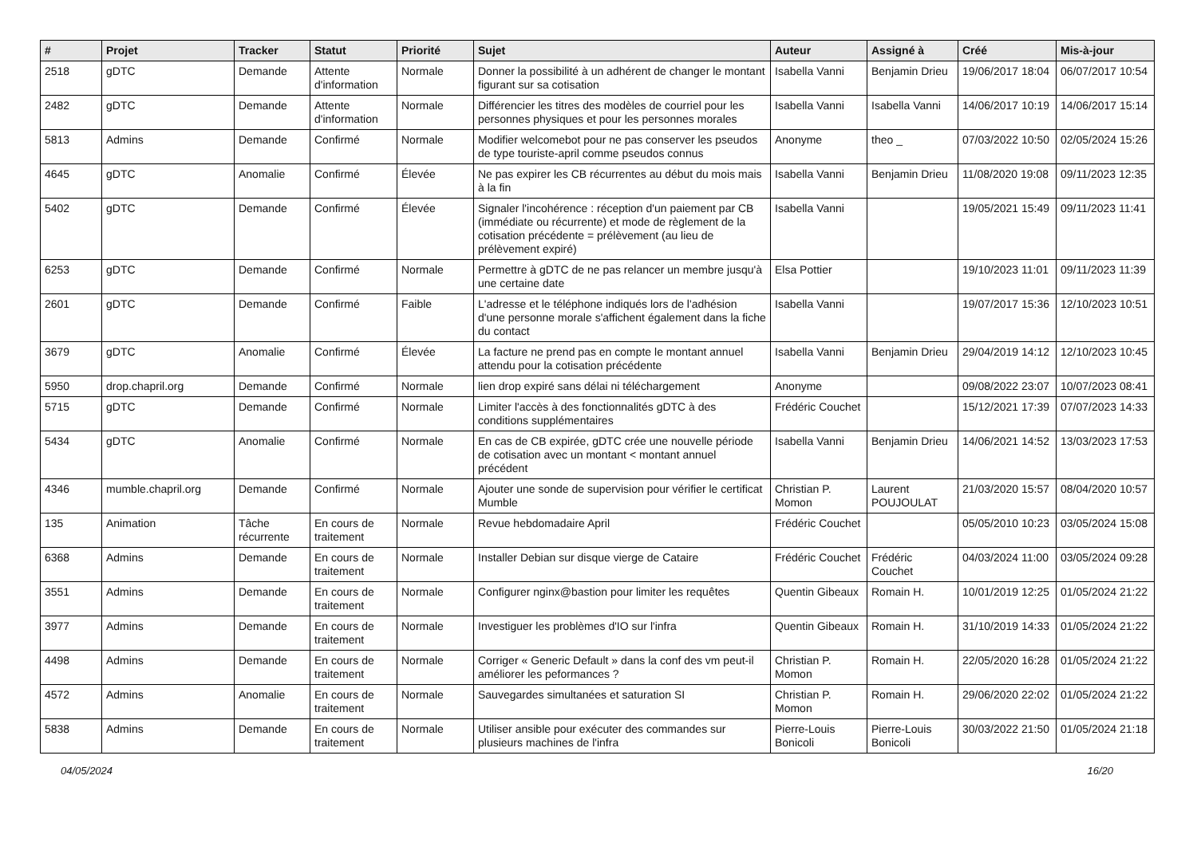| # | Projet | Tracker | Statut | Priorité | Sujet | Auteur | Assigné à | Créé | Mis-à-jour |
| --- | --- | --- | --- | --- | --- | --- | --- | --- | --- |
| 2518 | gDTC | Demande | Attente d'information | Normale | Donner la possibilité à un adhérent de changer le montant figurant sur sa cotisation | Isabella Vanni | Benjamin Drieu | 19/06/2017 18:04 | 06/07/2017 10:54 |
| 2482 | gDTC | Demande | Attente d'information | Normale | Différencier les titres des modèles de courriel pour les personnes physiques et pour les personnes morales | Isabella Vanni | Isabella Vanni | 14/06/2017 10:19 | 14/06/2017 15:14 |
| 5813 | Admins | Demande | Confirmé | Normale | Modifier welcomebot pour ne pas conserver les pseudos de type touriste-april comme pseudos connus | Anonyme | theo _ | 07/03/2022 10:50 | 02/05/2024 15:26 |
| 4645 | gDTC | Anomalie | Confirmé | Élevée | Ne pas expirer les CB récurrentes au début du mois mais à la fin | Isabella Vanni | Benjamin Drieu | 11/08/2020 19:08 | 09/11/2023 12:35 |
| 5402 | gDTC | Demande | Confirmé | Élevée | Signaler l'incohérence : réception d'un paiement par CB (immédiate ou récurrente) et mode de règlement de la cotisation précédente = prélèvement (au lieu de prélèvement expiré) | Isabella Vanni | | 19/05/2021 15:49 | 09/11/2023 11:41 |
| 6253 | gDTC | Demande | Confirmé | Normale | Permettre à gDTC de ne pas relancer un membre jusqu'à une certaine date | Elsa Pottier | | 19/10/2023 11:01 | 09/11/2023 11:39 |
| 2601 | gDTC | Demande | Confirmé | Faible | L'adresse et le téléphone indiqués lors de l'adhésion d'une personne morale s'affichent également dans la fiche du contact | Isabella Vanni | | 19/07/2017 15:36 | 12/10/2023 10:51 |
| 3679 | gDTC | Anomalie | Confirmé | Élevée | La facture ne prend pas en compte le montant annuel attendu pour la cotisation précédente | Isabella Vanni | Benjamin Drieu | 29/04/2019 14:12 | 12/10/2023 10:45 |
| 5950 | drop.chapril.org | Demande | Confirmé | Normale | lien drop expiré sans délai ni téléchargement | Anonyme | | 09/08/2022 23:07 | 10/07/2023 08:41 |
| 5715 | gDTC | Demande | Confirmé | Normale | Limiter l'accès à des fonctionnalités gDTC à des conditions supplémentaires | Frédéric Couchet | | 15/12/2021 17:39 | 07/07/2023 14:33 |
| 5434 | gDTC | Anomalie | Confirmé | Normale | En cas de CB expirée, gDTC crée une nouvelle période de cotisation avec un montant < montant annuel précédent | Isabella Vanni | Benjamin Drieu | 14/06/2021 14:52 | 13/03/2023 17:53 |
| 4346 | mumble.chapril.org | Demande | Confirmé | Normale | Ajouter une sonde de supervision pour vérifier le certificat Mumble | Christian P. Momon | Laurent POUJOULAT | 21/03/2020 15:57 | 08/04/2020 10:57 |
| 135 | Animation | Tâche récurrente | En cours de traitement | Normale | Revue hebdomadaire April | Frédéric Couchet | | 05/05/2010 10:23 | 03/05/2024 15:08 |
| 6368 | Admins | Demande | En cours de traitement | Normale | Installer Debian sur disque vierge de Cataire | Frédéric Couchet | Frédéric Couchet | 04/03/2024 11:00 | 03/05/2024 09:28 |
| 3551 | Admins | Demande | En cours de traitement | Normale | Configurer nginx@bastion pour limiter les requêtes | Quentin Gibeaux | Romain H. | 10/01/2019 12:25 | 01/05/2024 21:22 |
| 3977 | Admins | Demande | En cours de traitement | Normale | Investiguer les problèmes d'IO sur l'infra | Quentin Gibeaux | Romain H. | 31/10/2019 14:33 | 01/05/2024 21:22 |
| 4498 | Admins | Demande | En cours de traitement | Normale | Corriger « Generic Default » dans la conf des vm peut-il améliorer les peformances ? | Christian P. Momon | Romain H. | 22/05/2020 16:28 | 01/05/2024 21:22 |
| 4572 | Admins | Anomalie | En cours de traitement | Normale | Sauvegardes simultanées et saturation SI | Christian P. Momon | Romain H. | 29/06/2020 22:02 | 01/05/2024 21:22 |
| 5838 | Admins | Demande | En cours de traitement | Normale | Utiliser ansible pour exécuter des commandes sur plusieurs machines de l'infra | Pierre-Louis Bonicoli | Pierre-Louis Bonicoli | 30/03/2022 21:50 | 01/05/2024 21:18 |
04/05/2024 16/20